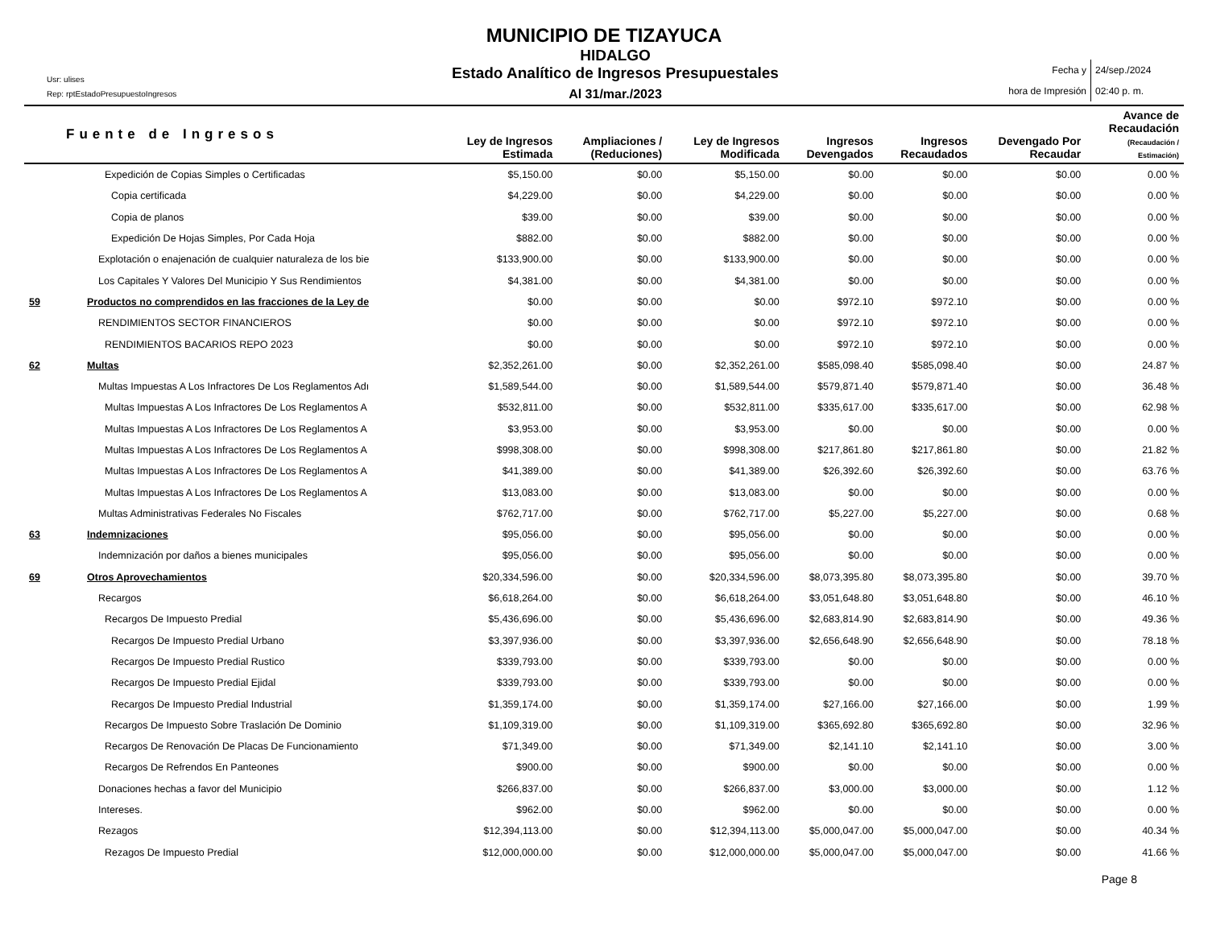MUNICIPIO DE TIZAYUCA
Usr: ulises
Rep: rptEstadoPresupuestoIngresos
HIDALGO
Estado Analítico de Ingresos Presupuestales
Al 31/mar./2023
Fecha y
hora de Impresión
24/sep./2024
02:40 p. m.
| Fuente de Ingresos | | Ley de Ingresos Estimada | Ampliaciones / (Reduciones) | Ley de Ingresos Modificada | Ingresos Devengados | Ingresos Recaudados | Devengado Por Recaudar | Avance de Recaudación (Recaudación / Estimación) |
| --- | --- | --- | --- | --- | --- | --- | --- | --- |
| | Expedición de Copias Simples o Certificadas | $5,150.00 | $0.00 | $5,150.00 | $0.00 | $0.00 | $0.00 | 0.00 % |
| | Copia certificada | $4,229.00 | $0.00 | $4,229.00 | $0.00 | $0.00 | $0.00 | 0.00 % |
| | Copia de planos | $39.00 | $0.00 | $39.00 | $0.00 | $0.00 | $0.00 | 0.00 % |
| | Expedición De Hojas Simples, Por Cada Hoja | $882.00 | $0.00 | $882.00 | $0.00 | $0.00 | $0.00 | 0.00 % |
| | Explotación o enajenación de cualquier naturaleza de los bie | $133,900.00 | $0.00 | $133,900.00 | $0.00 | $0.00 | $0.00 | 0.00 % |
| | Los Capitales Y Valores Del Municipio Y Sus Rendimientos | $4,381.00 | $0.00 | $4,381.00 | $0.00 | $0.00 | $0.00 | 0.00 % |
| 59 | Productos no comprendidos en las fracciones de la Ley de | $0.00 | $0.00 | $0.00 | $972.10 | $972.10 | $0.00 | 0.00 % |
| | RENDIMIENTOS SECTOR FINANCIEROS | $0.00 | $0.00 | $0.00 | $972.10 | $972.10 | $0.00 | 0.00 % |
| | RENDIMIENTOS BACARIOS REPO 2023 | $0.00 | $0.00 | $0.00 | $972.10 | $972.10 | $0.00 | 0.00 % |
| 62 | Multas | $2,352,261.00 | $0.00 | $2,352,261.00 | $585,098.40 | $585,098.40 | $0.00 | 24.87 % |
| | Multas Impuestas A Los Infractores De Los Reglamentos Adı | $1,589,544.00 | $0.00 | $1,589,544.00 | $579,871.40 | $579,871.40 | $0.00 | 36.48 % |
| | Multas Impuestas A Los Infractores De Los Reglamentos A | $532,811.00 | $0.00 | $532,811.00 | $335,617.00 | $335,617.00 | $0.00 | 62.98 % |
| | Multas Impuestas A Los Infractores De Los Reglamentos A | $3,953.00 | $0.00 | $3,953.00 | $0.00 | $0.00 | $0.00 | 0.00 % |
| | Multas Impuestas A Los Infractores De Los Reglamentos A | $998,308.00 | $0.00 | $998,308.00 | $217,861.80 | $217,861.80 | $0.00 | 21.82 % |
| | Multas Impuestas A Los Infractores De Los Reglamentos A | $41,389.00 | $0.00 | $41,389.00 | $26,392.60 | $26,392.60 | $0.00 | 63.76 % |
| | Multas Impuestas A Los Infractores De Los Reglamentos A | $13,083.00 | $0.00 | $13,083.00 | $0.00 | $0.00 | $0.00 | 0.00 % |
| | Multas Administrativas Federales No Fiscales | $762,717.00 | $0.00 | $762,717.00 | $5,227.00 | $5,227.00 | $0.00 | 0.68 % |
| 63 | Indemnizaciones | $95,056.00 | $0.00 | $95,056.00 | $0.00 | $0.00 | $0.00 | 0.00 % |
| | Indemnización por daños a bienes municipales | $95,056.00 | $0.00 | $95,056.00 | $0.00 | $0.00 | $0.00 | 0.00 % |
| 69 | Otros Aprovechamientos | $20,334,596.00 | $0.00 | $20,334,596.00 | $8,073,395.80 | $8,073,395.80 | $0.00 | 39.70 % |
| | Recargos | $6,618,264.00 | $0.00 | $6,618,264.00 | $3,051,648.80 | $3,051,648.80 | $0.00 | 46.10 % |
| | Recargos De Impuesto Predial | $5,436,696.00 | $0.00 | $5,436,696.00 | $2,683,814.90 | $2,683,814.90 | $0.00 | 49.36 % |
| | Recargos De Impuesto Predial Urbano | $3,397,936.00 | $0.00 | $3,397,936.00 | $2,656,648.90 | $2,656,648.90 | $0.00 | 78.18 % |
| | Recargos De Impuesto Predial Rustico | $339,793.00 | $0.00 | $339,793.00 | $0.00 | $0.00 | $0.00 | 0.00 % |
| | Recargos De Impuesto Predial Ejidal | $339,793.00 | $0.00 | $339,793.00 | $0.00 | $0.00 | $0.00 | 0.00 % |
| | Recargos De Impuesto Predial Industrial | $1,359,174.00 | $0.00 | $1,359,174.00 | $27,166.00 | $27,166.00 | $0.00 | 1.99 % |
| | Recargos De Impuesto Sobre Traslación De Dominio | $1,109,319.00 | $0.00 | $1,109,319.00 | $365,692.80 | $365,692.80 | $0.00 | 32.96 % |
| | Recargos De Renovación De Placas De Funcionamiento | $71,349.00 | $0.00 | $71,349.00 | $2,141.10 | $2,141.10 | $0.00 | 3.00 % |
| | Recargos De Refrendos En Panteones | $900.00 | $0.00 | $900.00 | $0.00 | $0.00 | $0.00 | 0.00 % |
| | Donaciones hechas a favor del Municipio | $266,837.00 | $0.00 | $266,837.00 | $3,000.00 | $3,000.00 | $0.00 | 1.12 % |
| | Intereses. | $962.00 | $0.00 | $962.00 | $0.00 | $0.00 | $0.00 | 0.00 % |
| | Rezagos | $12,394,113.00 | $0.00 | $12,394,113.00 | $5,000,047.00 | $5,000,047.00 | $0.00 | 40.34 % |
| | Rezagos De Impuesto Predial | $12,000,000.00 | $0.00 | $12,000,000.00 | $5,000,047.00 | $5,000,047.00 | $0.00 | 41.66 % |
Page 8